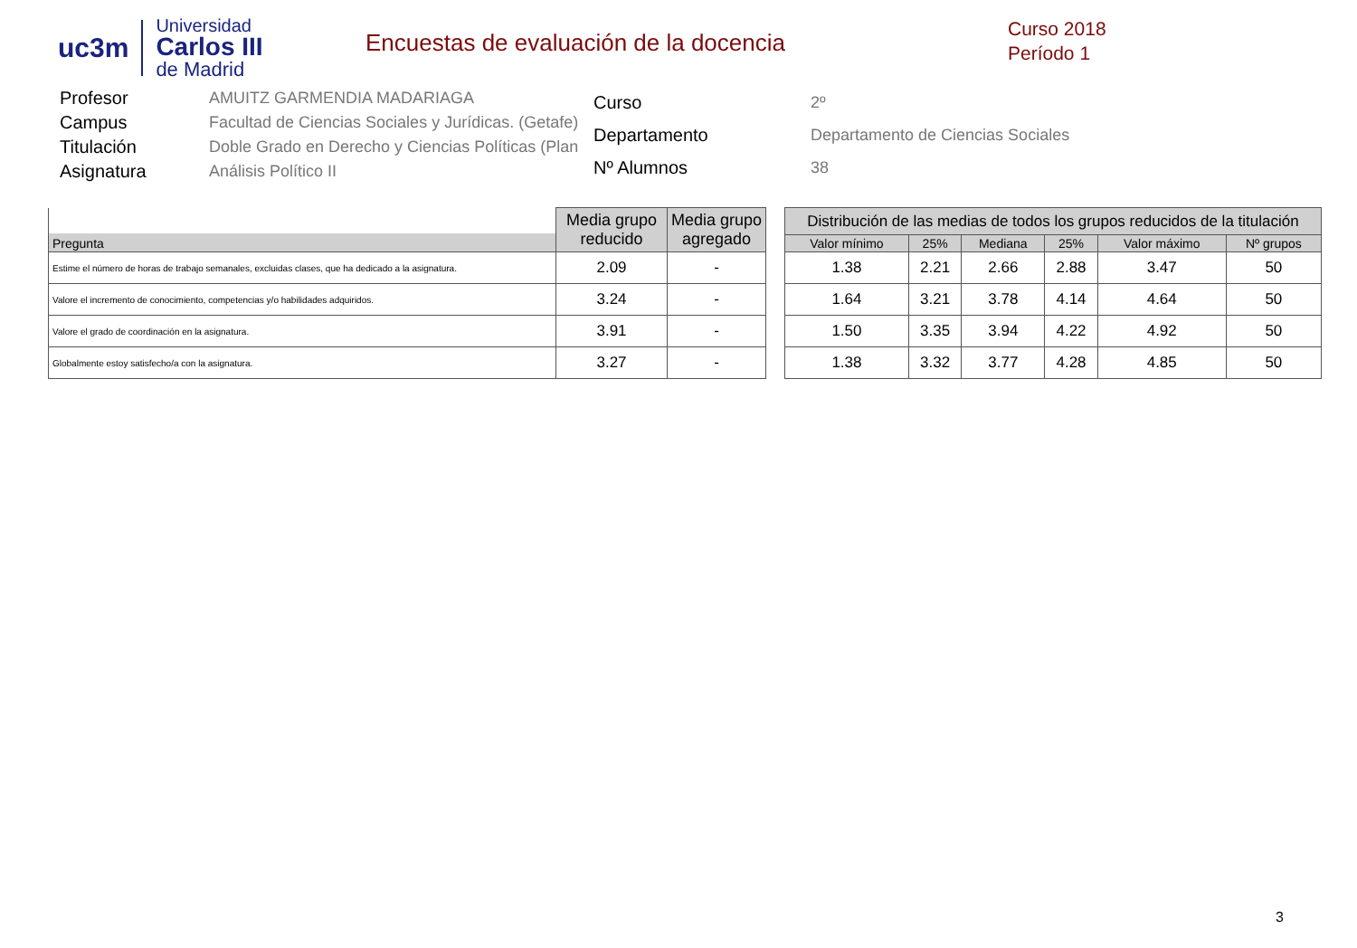uc3m
Universidad
Carlos III
de Madrid
Encuestas de evaluación de la docencia
Curso 2018
Período 1
| Profesor | AMUITZ GARMENDIA MADARIAGA |
| Campus | Facultad de Ciencias Sociales y Jurídicas. (Getafe) |
| Titulación | Doble Grado en Derecho y Ciencias Políticas (Plan |
| Asignatura | Análisis Político II |
| Curso | 2º |
| Departamento | Departamento de Ciencias Sociales |
| Nº Alumnos | 38 |
| Pregunta | Media grupo reducido | Media grupo agregado |
| --- | --- | --- |
| Estime el número de horas de trabajo semanales, excluidas clases, que ha dedicado a la asignatura. | 2.09 | - |
| Valore el incremento de conocimiento, competencias y/o habilidades adquiridos. | 3.24 | - |
| Valore el grado de coordinación en la asignatura. | 3.91 | - |
| Globalmente estoy satisfecho/a con la asignatura. | 3.27 | - |
| Distribución de las medias de todos los grupos reducidos de la titulación | | | | | |
| --- | --- | --- | --- | --- | --- |
| Valor mínimo | 25% | Mediana | 25% | Valor máximo | Nº grupos |
| 1.38 | 2.21 | 2.66 | 2.88 | 3.47 | 50 |
| 1.64 | 3.21 | 3.78 | 4.14 | 4.64 | 50 |
| 1.50 | 3.35 | 3.94 | 4.22 | 4.92 | 50 |
| 1.38 | 3.32 | 3.77 | 4.28 | 4.85 | 50 |
3